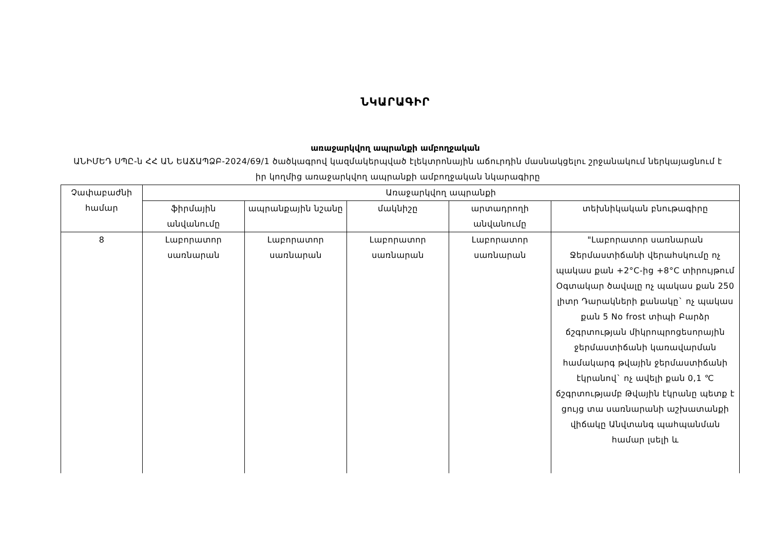ՆԿԱՐԱԳԻՐ
առաջարկվող ապրանքի ամբողջական
ԱՆԻՄԵԴ ՍՊԸ-ն ՀՀ ԱՆ ԵԱՃԱՊՁԲ-2024/69/1 ծածկագրով կազմակերպված էլեկտրոնային աճուրդին մասնակցելու շրջանակում ներկայացնում է իր կողմից առաջարկվող ապրանքի ամբողջական նկարագիրը
| Չափաբաժնի համար | Առաջարկվող ապրանքի | | | | |
| --- | --- | --- | --- | --- | --- |
| | ֆիրմային անվանումը | ապրանքային նշանը | մակնիշը | արտադրողի անվանումը | տեխնիկական բնութագիրը |
| 8 | Լաբորատոր սառնարան | Լաբորատոր սառնարան | Լաբորատոր սառնարան | Լաբորատոր սառնարան | "Լաբորատոր սառնարան Ջերմաստիճանի վերահսկումը ոչ պակաս քան +2°C-ից +8°C տիրույթում Օգտակար ծավալը ոչ պակաս քան 250 լիտր Դարակների քանակը` ոչ պակաս քան 5 No frost տիպի Բարձր ճշգրտության միկրոպրոցեսորային ջերմաստիճանի կառավարման համակարգ թվային ջերմաստիճանի էկրանով` ոչ ավելի քան 0,1 ℃ ճշգրտությամբ Թվային էկրանը պետք է ցույց տա սառնարանի աշխատանքի վիճակը Անվտանգ պահպանման համար լսելի և |